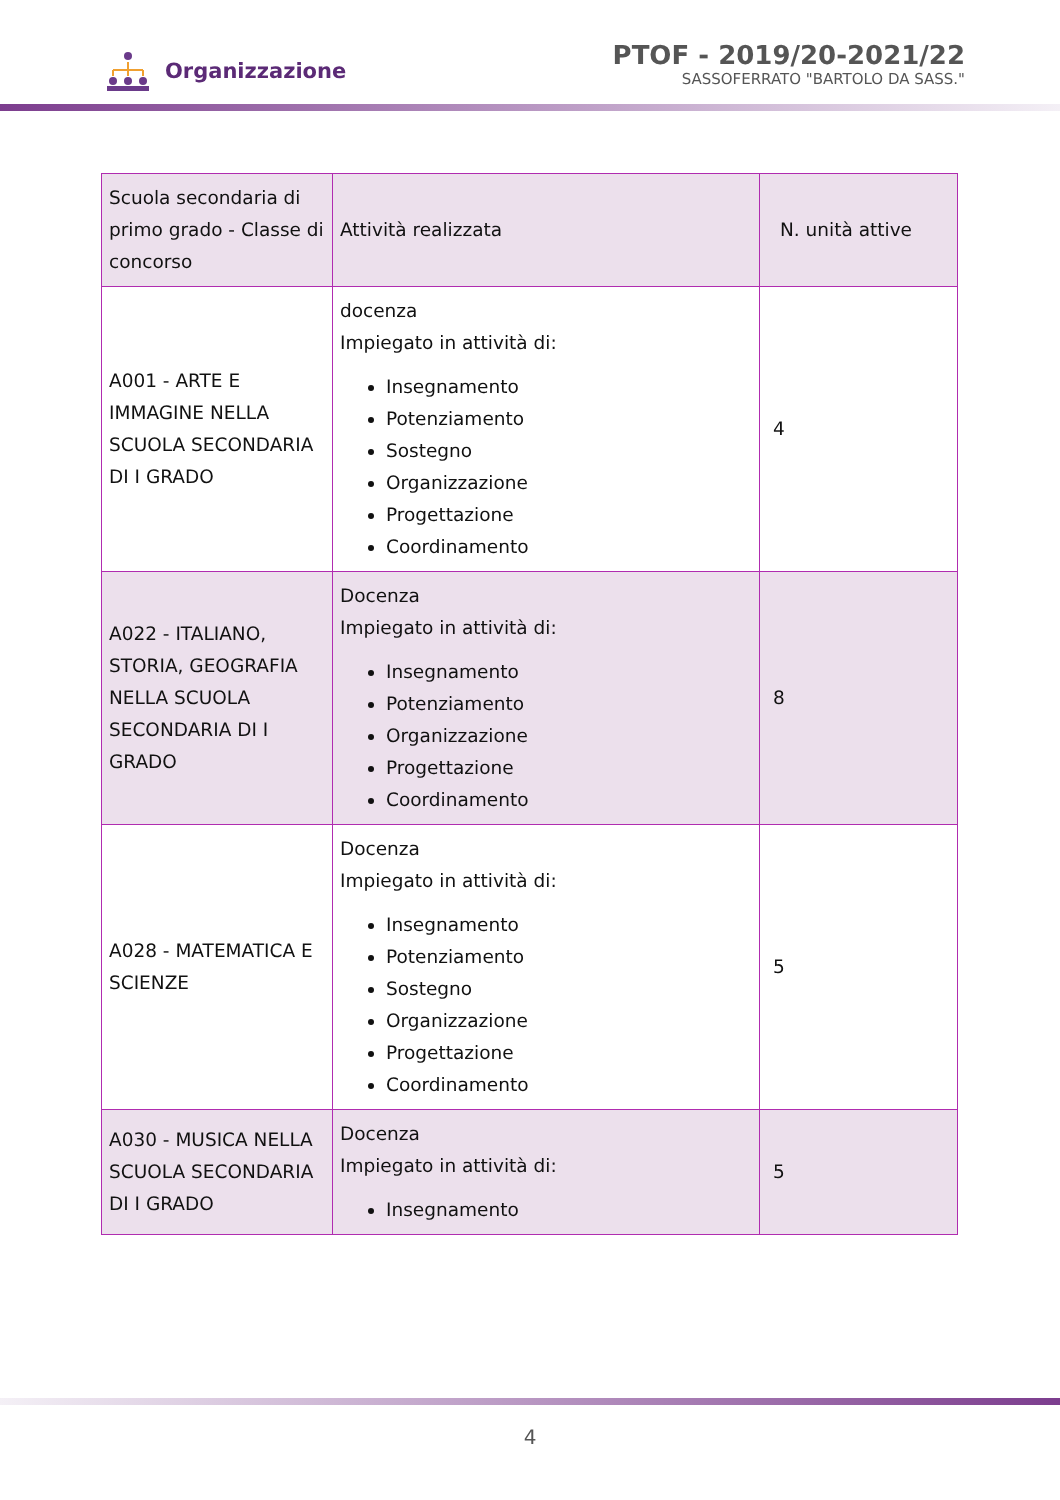Organizzazione
PTOF - 2019/20-2021/22
SASSOFERRATO "BARTOLO DA SASS."
| Scuola secondaria di primo grado - Classe di concorso | Attività realizzata | N. unità attive |
| A001 - ARTE E IMMAGINE NELLA SCUOLA SECONDARIA DI I GRADO | docenza Impiegato in attività di: Insegnamento Potenziamento Sostegno Organizzazione Progettazione Coordinamento | 4 |
| A022 - ITALIANO, STORIA, GEOGRAFIA NELLA SCUOLA SECONDARIA DI I GRADO | Docenza Impiegato in attività di: Insegnamento Potenziamento Organizzazione Progettazione Coordinamento | 8 |
| A028 - MATEMATICA E SCIENZE | Docenza Impiegato in attività di: Insegnamento Potenziamento Sostegno Organizzazione Progettazione Coordinamento | 5 |
| A030 - MUSICA NELLA SCUOLA SECONDARIA DI I GRADO | Docenza Impiegato in attività di: Insegnamento | 5 |
4